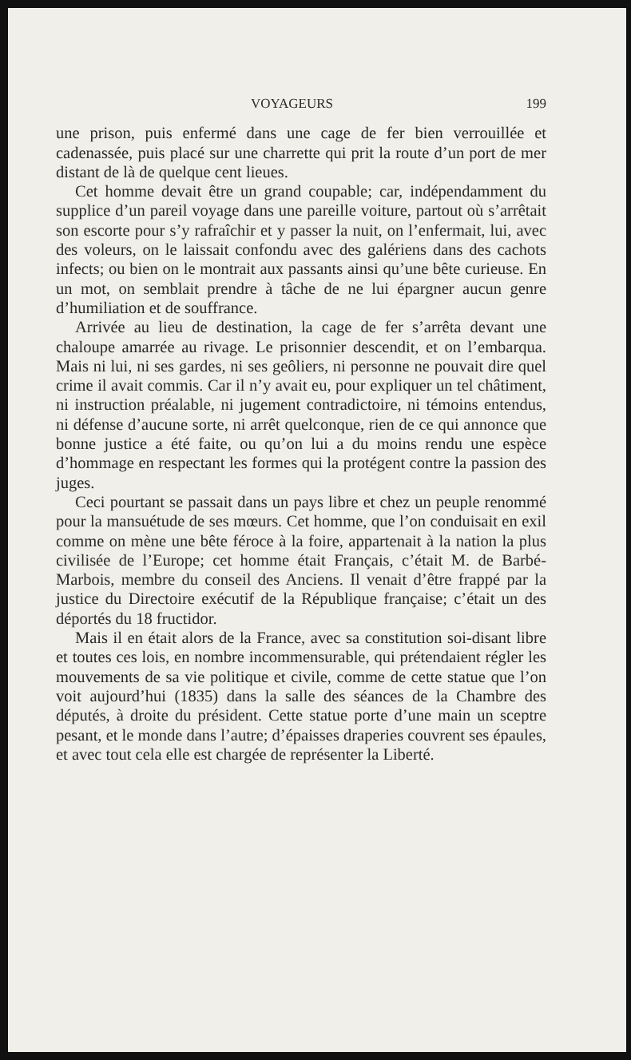VOYAGEURS 199
une prison, puis enfermé dans une cage de fer bien verrouillée et cadenassée, puis placé sur une charrette qui prit la route d’un port de mer distant de là de quelque cent lieues.
Cet homme devait être un grand coupable; car, indépendamment du supplice d’un pareil voyage dans une pareille voiture, partout où s’arrêtait son escorte pour s’y rafraîchir et y passer la nuit, on l’enfermait, lui, avec des voleurs, on le laissait confondu avec des galériens dans des cachots infects; ou bien on le montrait aux passants ainsi qu’une bête curieuse. En un mot, on semblait prendre à tâche de ne lui épargner aucun genre d’humiliation et de souffrance.
Arrivée au lieu de destination, la cage de fer s’arrêta devant une chaloupe amarrée au rivage. Le prisonnier descendit, et on l’embarqua. Mais ni lui, ni ses gardes, ni ses geôliers, ni personne ne pouvait dire quel crime il avait commis. Car il n’y avait eu, pour expliquer un tel châtiment, ni instruction préalable, ni jugement contradictoire, ni témoins entendus, ni défense d’aucune sorte, ni arrêt quelconque, rien de ce qui annonce que bonne justice a été faite, ou qu’on lui a du moins rendu une espèce d’hommage en respectant les formes qui la protégent contre la passion des juges.
Ceci pourtant se passait dans un pays libre et chez un peuple renommé pour la mansuétude de ses mœurs. Cet homme, que l’on conduisait en exil comme on mène une bête féroce à la foire, appartenait à la nation la plus civilisée de l’Europe; cet homme était Français, c’était M. de Barbé-Marbois, membre du conseil des Anciens. Il venait d’être frappé par la justice du Directoire exécutif de la République française; c’était un des déportés du 18 fructidor.
Mais il en était alors de la France, avec sa constitution soi-disant libre et toutes ces lois, en nombre incommensurable, qui prétendaient régler les mouvements de sa vie politique et civile, comme de cette statue que l’on voit aujourd’hui (1835) dans la salle des séances de la Chambre des députés, à droite du président. Cette statue porte d’une main un sceptre pesant, et le monde dans l’autre; d’épaisses draperies couvrent ses épaules, et avec tout cela elle est chargée de représenter la Liberté.